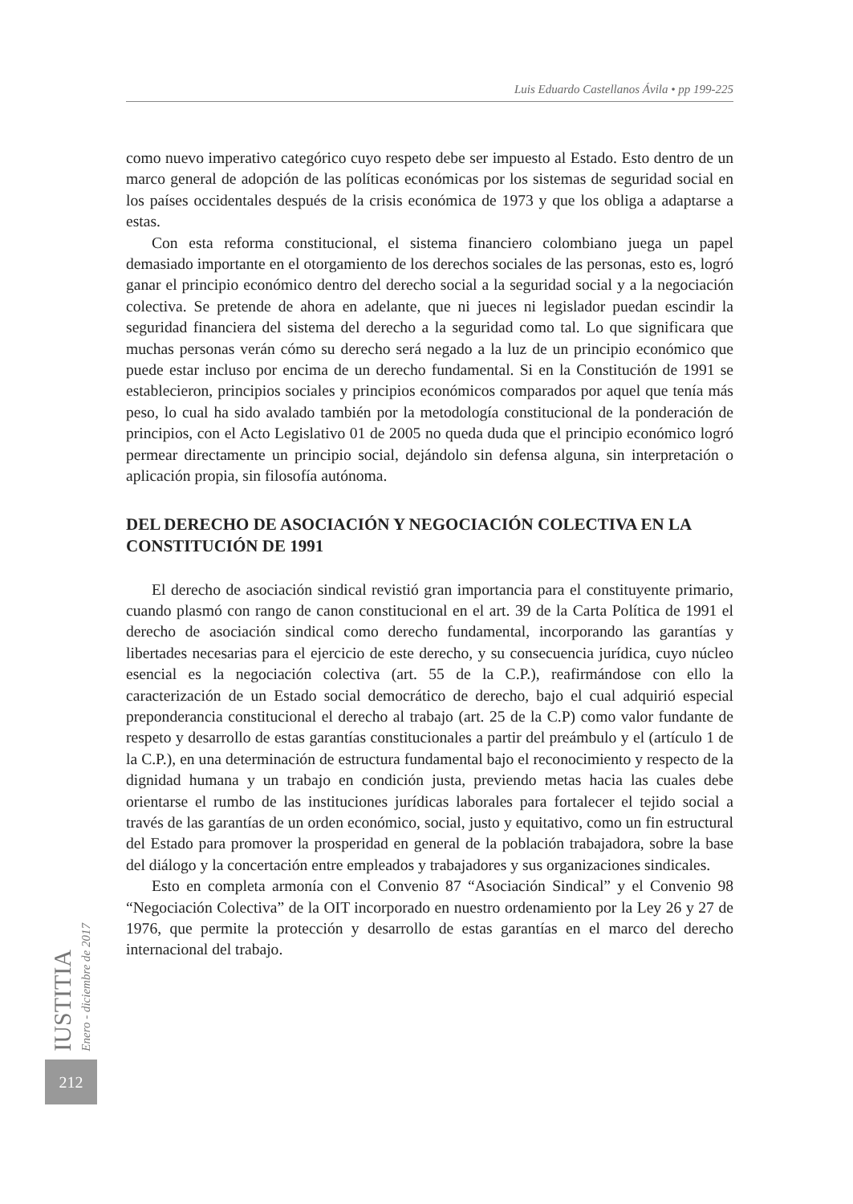Luis Eduardo Castellanos Ávila • pp 199-225
como nuevo imperativo categórico cuyo respeto debe ser impuesto al Estado. Esto dentro de un marco general de adopción de las políticas económicas por los sistemas de seguridad social en los países occidentales después de la crisis económica de 1973 y que los obliga a adaptarse a estas.
Con esta reforma constitucional, el sistema financiero colombiano juega un papel demasiado importante en el otorgamiento de los derechos sociales de las personas, esto es, logró ganar el principio económico dentro del derecho social a la seguridad social y a la negociación colectiva. Se pretende de ahora en adelante, que ni jueces ni legislador puedan escindir la seguridad financiera del sistema del derecho a la seguridad como tal. Lo que significara que muchas personas verán cómo su derecho será negado a la luz de un principio económico que puede estar incluso por encima de un derecho fundamental. Si en la Constitución de 1991 se establecieron, principios sociales y principios económicos comparados por aquel que tenía más peso, lo cual ha sido avalado también por la metodología constitucional de la ponderación de principios, con el Acto Legislativo 01 de 2005 no queda duda que el principio económico logró permear directamente un principio social, dejándolo sin defensa alguna, sin interpretación o aplicación propia, sin filosofía autónoma.
DEL DERECHO DE ASOCIACIÓN Y NEGOCIACIÓN COLECTIVA EN LA CONSTITUCIÓN DE 1991
El derecho de asociación sindical revistió gran importancia para el constituyente primario, cuando plasmó con rango de canon constitucional en el art. 39 de la Carta Política de 1991 el derecho de asociación sindical como derecho fundamental, incorporando las garantías y libertades necesarias para el ejercicio de este derecho, y su consecuencia jurídica, cuyo núcleo esencial es la negociación colectiva (art. 55 de la C.P.), reafirmándose con ello la caracterización de un Estado social democrático de derecho, bajo el cual adquirió especial preponderancia constitucional el derecho al trabajo (art. 25 de la C.P) como valor fundante de respeto y desarrollo de estas garantías constitucionales a partir del preámbulo y el (artículo 1 de la C.P.), en una determinación de estructura fundamental bajo el reconocimiento y respecto de la dignidad humana y un trabajo en condición justa, previendo metas hacia las cuales debe orientarse el rumbo de las instituciones jurídicas laborales para fortalecer el tejido social a través de las garantías de un orden económico, social, justo y equitativo, como un fin estructural del Estado para promover la prosperidad en general de la población trabajadora, sobre la base del diálogo y la concertación entre empleados y trabajadores y sus organizaciones sindicales.
Esto en completa armonía con el Convenio 87 “Asociación Sindical” y el Convenio 98 “Negociación Colectiva” de la OIT incorporado en nuestro ordenamiento por la Ley 26 y 27 de 1976, que permite la protección y desarrollo de estas garantías en el marco del derecho internacional del trabajo.
IUSTITIA Enero - diciembre de 2017
212